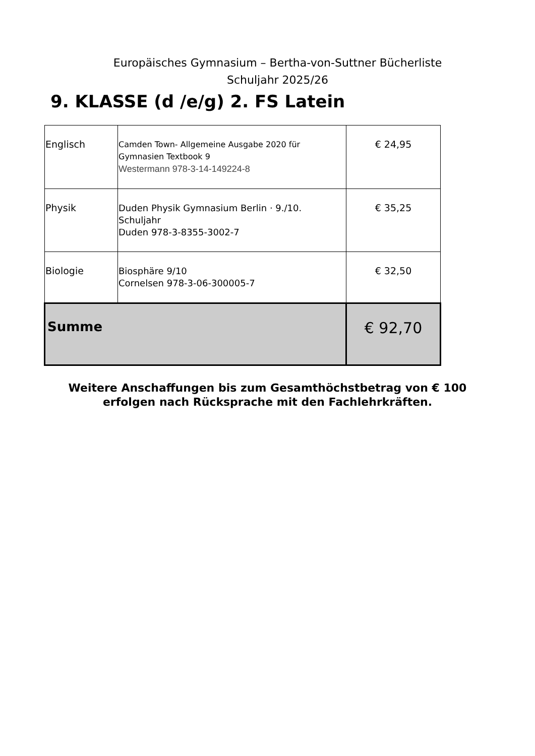Europäisches Gymnasium – Bertha-von-Suttner Bücherliste
Schuljahr 2025/26
9. KLASSE (d /e/g) 2. FS Latein
| Englisch | Camden Town- Allgemeine Ausgabe 2020 für Gymnasien Textbook 9 Westermann 978-3-14-149224-8 | € 24,95 |
| Physik | Duden Physik Gymnasium Berlin · 9./10. Schuljahr Duden 978-3-8355-3002-7 | € 35,25 |
| Biologie | Biosphäre 9/10 Cornelsen 978-3-06-300005-7 | € 32,50 |
| Summe | | € 92,70 |
Weitere Anschaffungen bis zum Gesamthöchstbetrag von € 100
erfolgen nach Rücksprache mit den Fachlehrkräften.